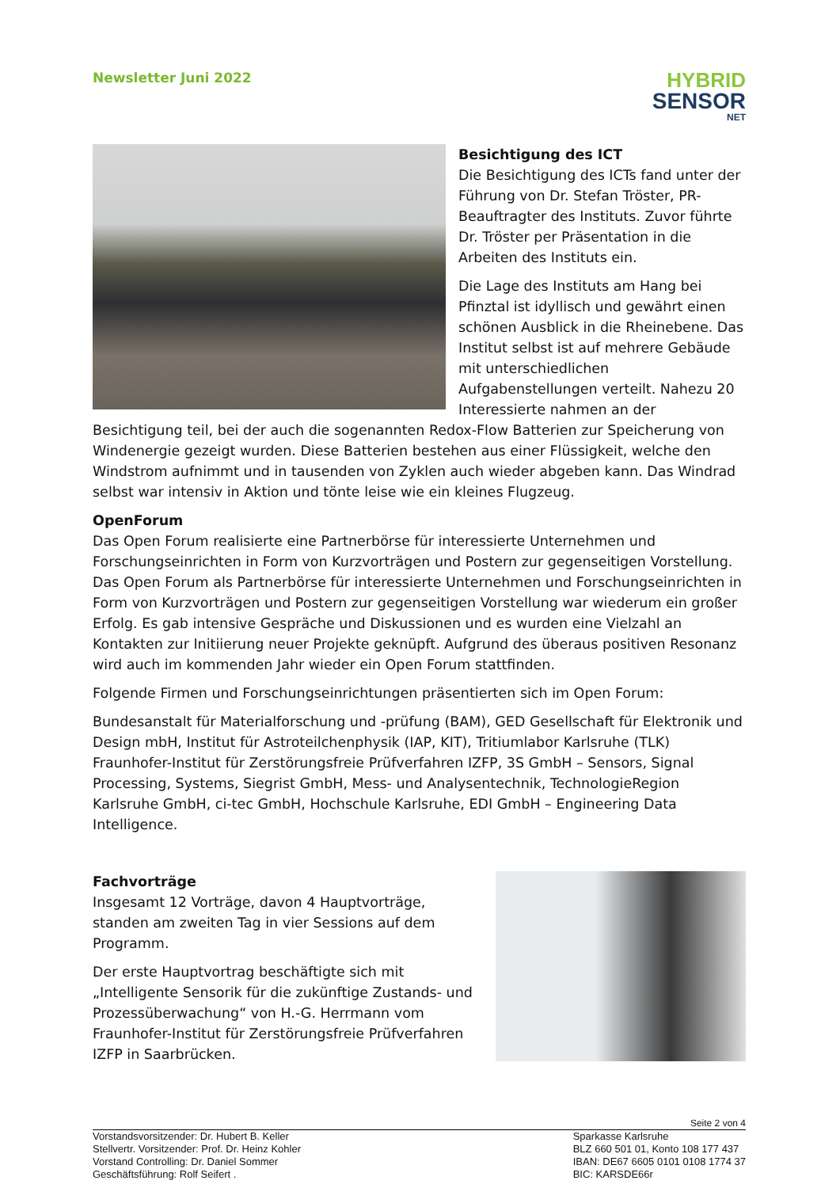Newsletter Juni 2022
HYBRID
SENSOR
NET
Besichtigung des ICT
Die Besichtigung des ICTs fand unter der Führung von Dr. Stefan Tröster, PR-Beauftragter des Instituts. Zuvor führte Dr. Tröster per Präsentation in die Arbeiten des Instituts ein.
Die Lage des Instituts am Hang bei Pfinztal ist idyllisch und gewährt einen schönen Ausblick in die Rheinebene. Das Institut selbst ist auf mehrere Gebäude mit unterschiedlichen Aufgabenstellungen verteilt. Nahezu 20 Interessierte nahmen an der Besichtigung teil, bei der auch die sogenannten Redox-Flow Batterien zur Speicherung von Windenergie gezeigt wurden. Diese Batterien bestehen aus einer Flüssigkeit, welche den Windstrom aufnimmt und in tausenden von Zyklen auch wieder abgeben kann. Das Windrad selbst war intensiv in Aktion und tönte leise wie ein kleines Flugzeug.
OpenForum
Das Open Forum realisierte eine Partnerbörse für interessierte Unternehmen und Forschungseinrichten in Form von Kurzvorträgen und Postern zur gegenseitigen Vorstellung. Das Open Forum als Partnerbörse für interessierte Unternehmen und Forschungseinrichten in Form von Kurzvorträgen und Postern zur gegenseitigen Vorstellung war wiederum ein großer Erfolg. Es gab intensive Gespräche und Diskussionen und es wurden eine Vielzahl an Kontakten zur Initiierung neuer Projekte geknüpft. Aufgrund des überaus positiven Resonanz wird auch im kommenden Jahr wieder ein Open Forum stattfinden.
Folgende Firmen und Forschungseinrichtungen präsentierten sich im Open Forum:
Bundesanstalt für Materialforschung und -prüfung (BAM), GED Gesellschaft für Elektronik und Design mbH, Institut für Astroteilchenphysik (IAP, KIT), Tritiumlabor Karlsruhe (TLK) Fraunhofer-Institut für Zerstörungsfreie Prüfverfahren IZFP, 3S GmbH – Sensors, Signal Processing, Systems, Siegrist GmbH, Mess- und Analysentechnik, TechnologieRegion Karlsruhe GmbH, ci-tec GmbH, Hochschule Karlsruhe, EDI GmbH – Engineering Data Intelligence.
Fachvorträge
Insgesamt 12 Vorträge, davon 4 Hauptvorträge, standen am zweiten Tag in vier Sessions auf dem Programm.
Der erste Hauptvortrag beschäftigte sich mit „Intelligente Sensorik für die zukünftige Zustands- und Prozessüberwachung“ von H.-G. Herrmann vom Fraunhofer-Institut für Zerstörungsfreie Prüfverfahren IZFP in Saarbrücken.
Seite 2 von 4
Vorstandsvorsitzender: Dr. Hubert B. Keller
Stellvertr. Vorsitzender: Prof. Dr. Heinz Kohler
Vorstand Controlling: Dr. Daniel Sommer
Geschäftsführung: Rolf Seifert .
Sparkasse Karlsruhe
BLZ 660 501 01, Konto 108 177 437
IBAN: DE67 6605 0101 0108 1774 37
BIC: KARSDE66r